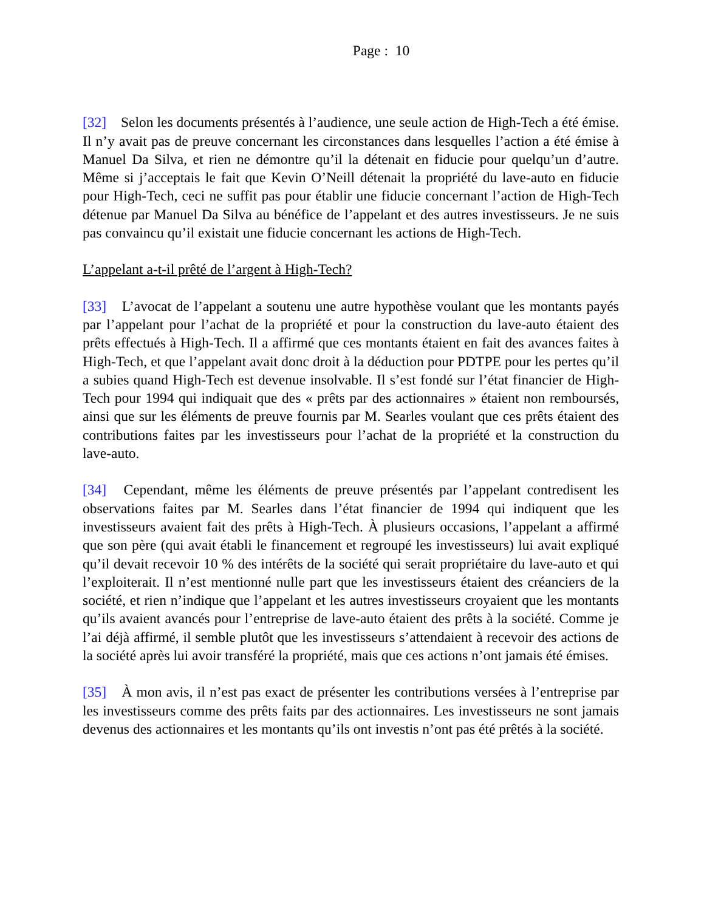Page : 10
[32] Selon les documents présentés à l’audience, une seule action de High-Tech a été émise. Il n’y avait pas de preuve concernant les circonstances dans lesquelles l’action a été émise à Manuel Da Silva, et rien ne démontre qu’il la détenait en fiducie pour quelqu’un d’autre. Même si j’acceptais le fait que Kevin O’Neill détenait la propriété du lave-auto en fiducie pour High-Tech, ceci ne suffit pas pour établir une fiducie concernant l’action de High-Tech détenue par Manuel Da Silva au bénéfice de l’appelant et des autres investisseurs. Je ne suis pas convaincu qu’il existait une fiducie concernant les actions de High-Tech.
L’appelant a-t-il prêté de l’argent à High-Tech?
[33] L’avocat de l’appelant a soutenu une autre hypothèse voulant que les montants payés par l’appelant pour l’achat de la propriété et pour la construction du lave-auto étaient des prêts effectués à High-Tech. Il a affirmé que ces montants étaient en fait des avances faites à High-Tech, et que l’appelant avait donc droit à la déduction pour PDTPE pour les pertes qu’il a subies quand High-Tech est devenue insolvable. Il s’est fondé sur l’état financier de High-Tech pour 1994 qui indiquait que des « prêts par des actionnaires » étaient non remboursés, ainsi que sur les éléments de preuve fournis par M. Searles voulant que ces prêts étaient des contributions faites par les investisseurs pour l’achat de la propriété et la construction du lave-auto.
[34] Cependant, même les éléments de preuve présentés par l’appelant contredisent les observations faites par M. Searles dans l’état financier de 1994 qui indiquent que les investisseurs avaient fait des prêts à High-Tech. À plusieurs occasions, l’appelant a affirmé que son père (qui avait établi le financement et regroupé les investisseurs) lui avait expliqué qu’il devait recevoir 10 % des intérêts de la société qui serait propriétaire du lave-auto et qui l’exploiterait. Il n’est mentionné nulle part que les investisseurs étaient des créanciers de la société, et rien n’indique que l’appelant et les autres investisseurs croyaient que les montants qu’ils avaient avancés pour l’entreprise de lave-auto étaient des prêts à la société. Comme je l’ai déjà affirmé, il semble plutôt que les investisseurs s’attendaient à recevoir des actions de la société après lui avoir transféré la propriété, mais que ces actions n’ont jamais été émises.
[35] À mon avis, il n’est pas exact de présenter les contributions versées à l’entreprise par les investisseurs comme des prêts faits par des actionnaires. Les investisseurs ne sont jamais devenus des actionnaires et les montants qu’ils ont investis n’ont pas été prêtés à la société.